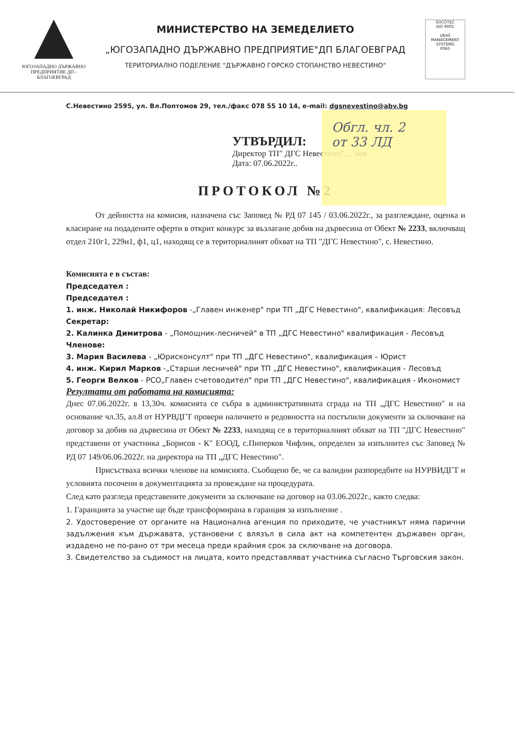ЮГОЗАПАДНО ДЪРЖАВНО ПРЕДПРИЯТИЕ ДП - БЛАГОЕВГРАД
МИНИСТЕРСТВО НА ЗЕМЕДЕЛИЕТО
„ЮГОЗАПАДНО ДЪРЖАВНО ПРЕДПРИЯТИЕ"ДП БЛАГОЕВГРАД
ТЕРИТОРИАЛНО ПОДЕЛЕНИЕ "ДЪРЖАВНО ГОРСКО СТОПАНСТВО НЕВЕСТИНО"
SOCOTEC
ISO 9001
UKAS
MANAGEMENT SYSTEMS
0065
С.Невестино 2595, ул. Вл.Поптомов 29, тел./факс 078 55 10 14, e-mail: dgsnevestino@abv.bg
УТВЪРДИЛ:
Директор ТП" ДГС Невестино" ... нов
Дата: 07.06.2022г..
Обгл. чл. 2
от 33 ЛД
ПРОТОКОЛ №2
От дейността на комисия, назначена със Заповед № РД 07 145 / 03.06.2022г., за разглеждане, оценка и класиране на подадените оферти в открит конкурс за възлагане добив на дървесина от Обект № 2233, включващ отдел 210г1, 229и1, ф1, ц1, находящ се в териториалният обхват на ТП "ДГС Невестино", с. Невестино.
Комисията е в състав:
Председател :
Председател :
1. инж. Николай Никифоров -„Главен инженер" при ТП „ДГС Невестино", квалификация: Лесовъд
Секретар:
2. Калинка Димитрова - „Помощник-лесничей" в ТП „ДГС Невестино" квалификация - Лесовъд
Членове:
3. Мария Василева - „Юрисконсулт" при ТП „ДГС Невестино", квалификация – Юрист
4. инж. Кирил Марков -„Старши лесничей" при ТП „ДГС Невестино", квалификация - Лесовъд
5. Георги Велков - РСО„Главен счетоводител" при ТП „ДГС Невестино", квалификация - Икономист
Резултати от работата на комисията:
Днес 07.06.2022г. в 13,30ч. комисията се събра в административната сграда на ТП „ДГС Невестино" и на основание чл.35, ал.8 от НУРВДГТ провери наличието и редовността на постъпили документи за сключване на договор за добив на дървесина от Обект № 2233, находящ се в териториалният обхват на ТП "ДГС Невестино" представени от участника „Борисов - К" ЕООД, с.Пиперков Чифлик, определен за изпълнител със Заповед № РД 07 149/06.06.2022г. на директора на ТП „ДГС Невестино".
Присъстваха всички членове на комисията. Съобщено бе, че са валидни разпоредбите на НУРВИДГТ и условията посочени в документацията за провеждане на процедурата.
След като разгледа представените документи за сключване на договор на 03.06.2022г., както следва:
1. Гаранцията за участие ще бъде трансформирана в гаранция за изпълнение .
2. Удостоверение от органите на Национална агенция по приходите, че участникът няма парични задължения към държавата, установени с влязъл в сила акт на компетентен държавен орган, издадено не по-рано от три месеца преди крайния срок за сключване на договора.
3. Свидетелство за съдимост на лицата, които представляват участника съгласно Търговския закон.